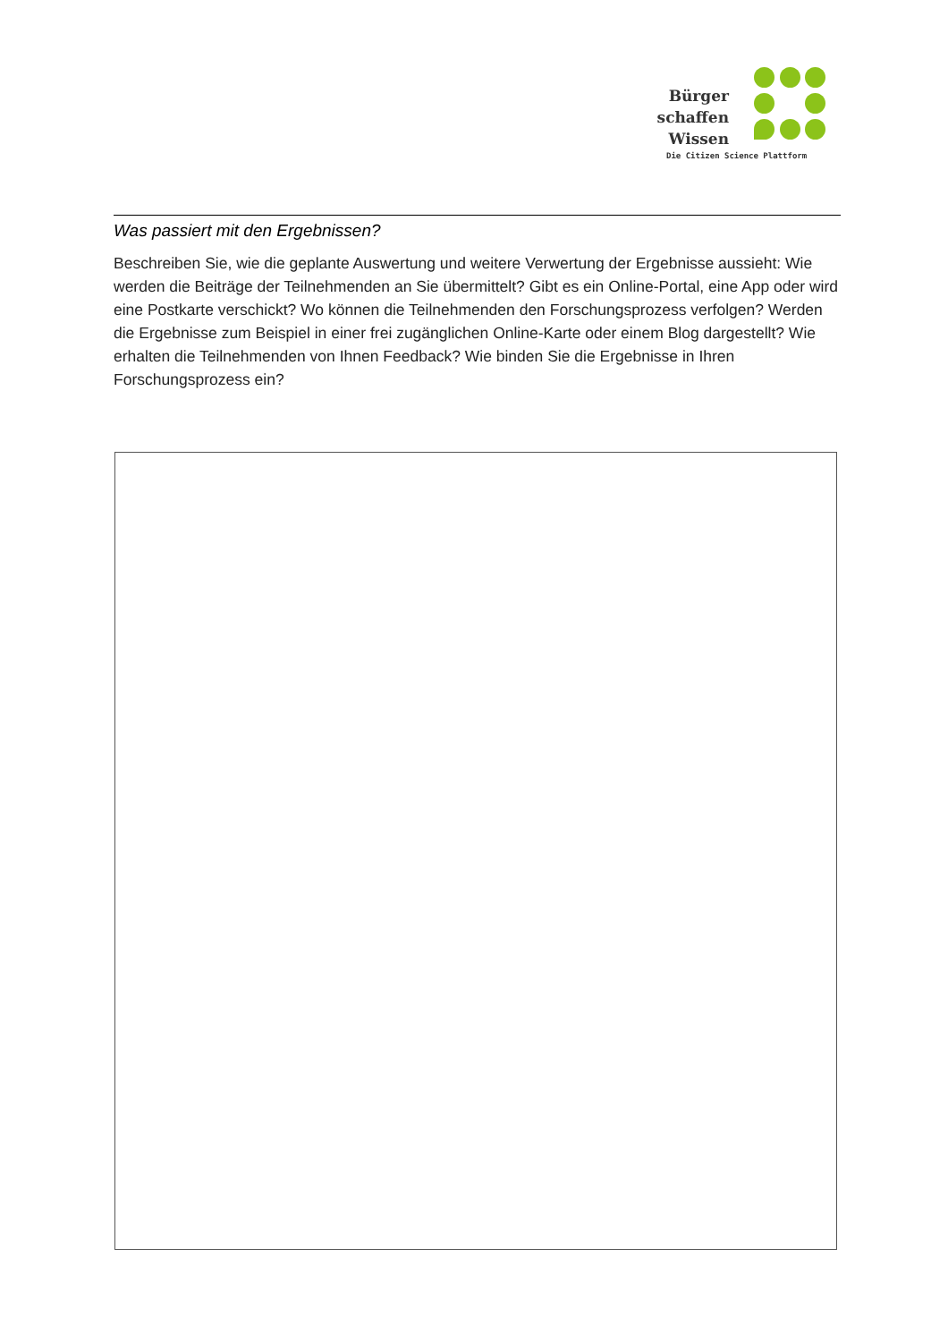Bürger
schaffen
Wissen
Die Citizen Science Plattform
Was passiert mit den Ergebnissen?
Beschreiben Sie, wie die geplante Auswertung und weitere Verwertung der Ergebnisse aussieht: Wie werden die Beiträge der Teilnehmenden an Sie übermittelt? Gibt es ein Online-Portal, eine App oder wird eine Postkarte verschickt? Wo können die Teilnehmenden den Forschungsprozess verfolgen? Werden die Ergebnisse zum Beispiel in einer frei zugänglichen Online-Karte oder einem Blog dargestellt? Wie erhalten die Teilnehmenden von Ihnen Feedback? Wie binden Sie die Ergebnisse in Ihren Forschungsprozess ein?